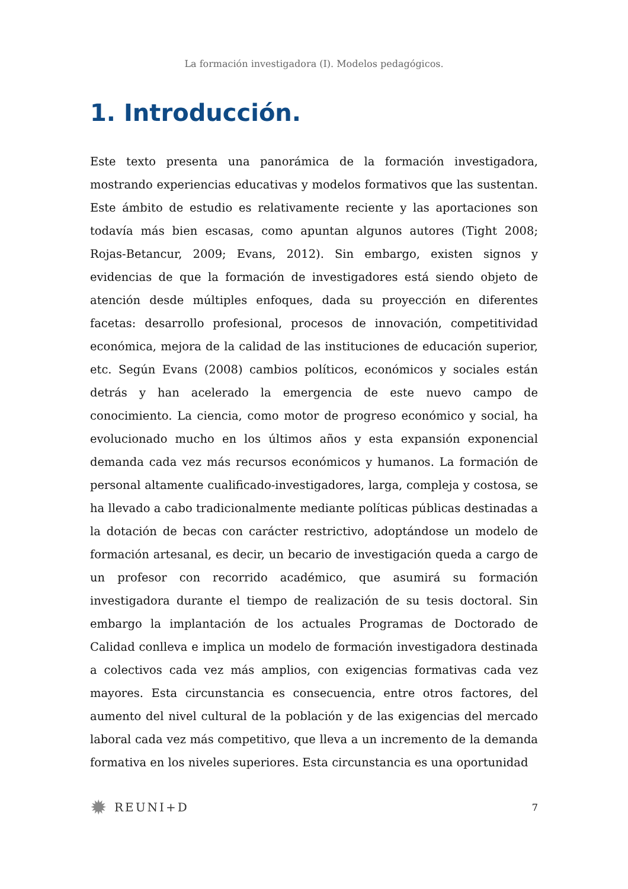La formación investigadora (I). Modelos pedagógicos.
1. Introducción.
Este texto presenta una panorámica de la formación investigadora, mostrando experiencias educativas y modelos formativos que las sustentan. Este ámbito de estudio es relativamente reciente y las aportaciones son todavía más bien escasas, como apuntan algunos autores (Tight 2008; Rojas-Betancur, 2009; Evans, 2012). Sin embargo, existen signos y evidencias de que la formación de investigadores está siendo objeto de atención desde múltiples enfoques, dada su proyección en diferentes facetas: desarrollo profesional, procesos de innovación, competitividad económica, mejora de la calidad de las instituciones de educación superior, etc. Según Evans (2008) cambios políticos, económicos y sociales están detrás y han acelerado la emergencia de este nuevo campo de conocimiento. La ciencia, como motor de progreso económico y social, ha evolucionado mucho en los últimos años y esta expansión exponencial demanda cada vez más recursos económicos y humanos. La formación de personal altamente cualificado-investigadores, larga, compleja y costosa, se ha llevado a cabo tradicionalmente mediante políticas públicas destinadas a la dotación de becas con carácter restrictivo, adoptándose un modelo de formación artesanal, es decir, un becario de investigación queda a cargo de un profesor con recorrido académico, que asumirá su formación investigadora durante el tiempo de realización de su tesis doctoral. Sin embargo la implantación de los actuales Programas de Doctorado de Calidad conlleva e implica un modelo de formación investigadora destinada a colectivos cada vez más amplios, con exigencias formativas cada vez mayores. Esta circunstancia es consecuencia, entre otros factores, del aumento del nivel cultural de la población y de las exigencias del mercado laboral cada vez más competitivo, que lleva a un incremento de la demanda formativa en los niveles superiores. Esta circunstancia es una oportunidad
✹ REUNI+D
7